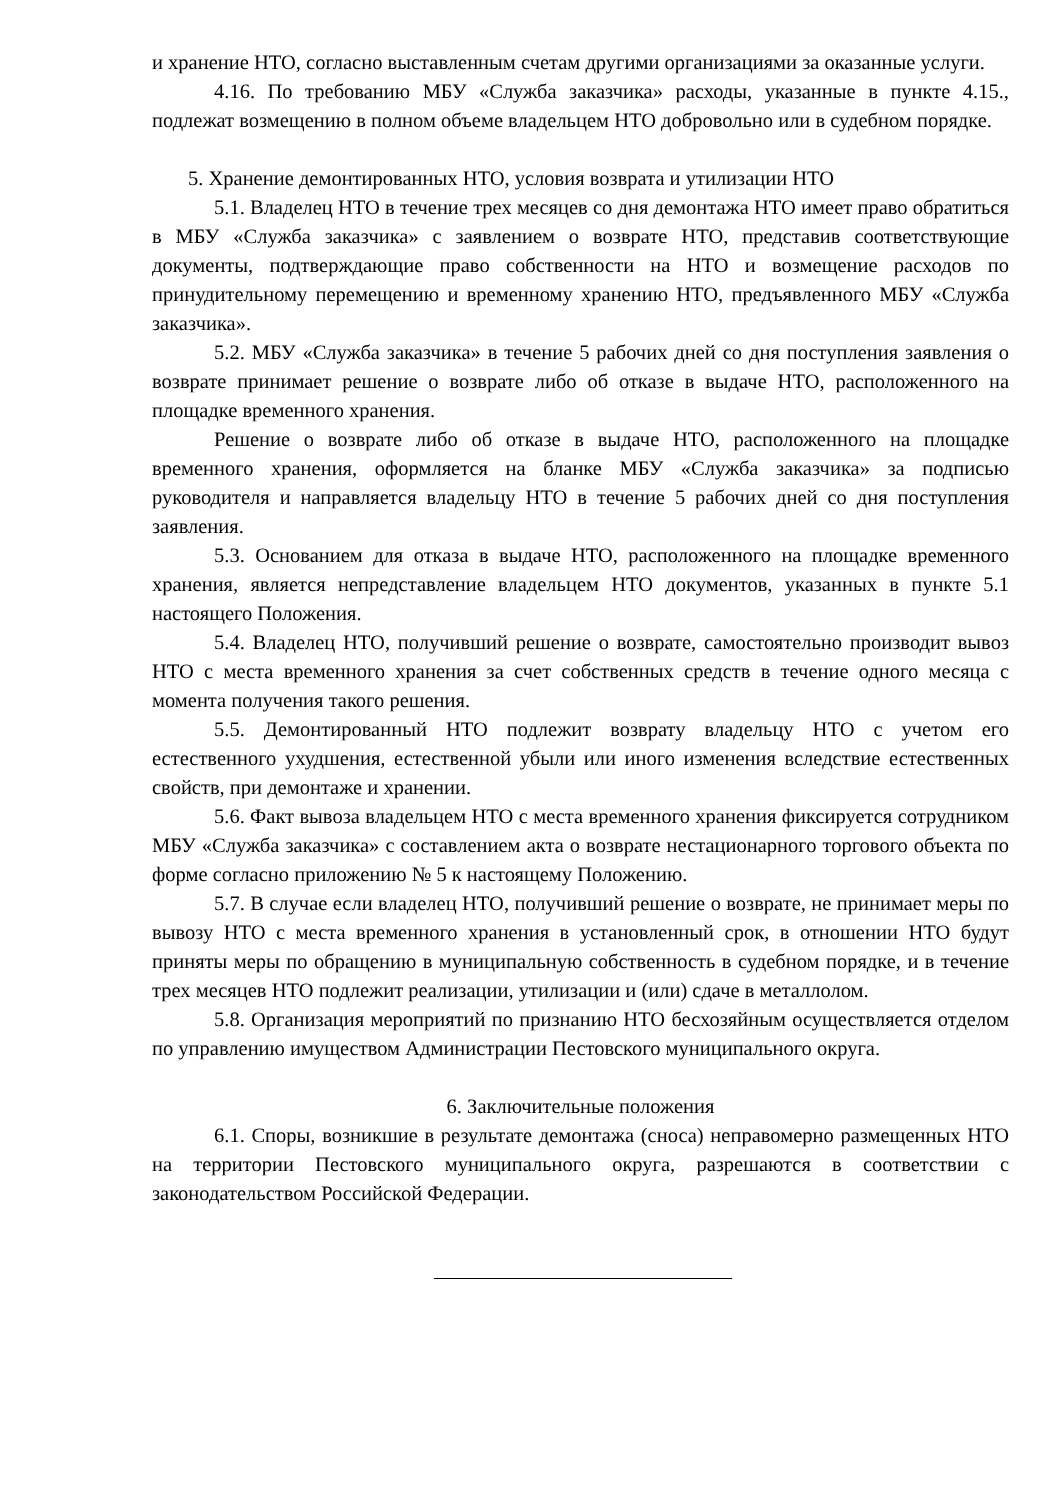и хранение НТО, согласно выставленным счетам другими организациями за оказанные услуги.
4.16. По требованию МБУ «Служба заказчика» расходы, указанные в пункте 4.15., подлежат возмещению в полном объеме владельцем НТО добровольно или в судебном порядке.
5. Хранение демонтированных НТО, условия возврата и утилизации НТО
5.1. Владелец НТО в течение трех месяцев со дня демонтажа НТО имеет право обратиться в МБУ «Служба заказчика» с заявлением о возврате НТО, представив соответствующие документы, подтверждающие право собственности на НТО и возмещение расходов по принудительному перемещению и временному хранению НТО, предъявленного МБУ «Служба заказчика».
5.2. МБУ «Служба заказчика» в течение 5 рабочих дней со дня поступления заявления о возврате принимает решение о возврате либо об отказе в выдаче НТО, расположенного на площадке временного хранения.
Решение о возврате либо об отказе в выдаче НТО, расположенного на площадке временного хранения, оформляется на бланке МБУ «Служба заказчика» за подписью руководителя и направляется владельцу НТО в течение 5 рабочих дней со дня поступления заявления.
5.3. Основанием для отказа в выдаче НТО, расположенного на площадке временного хранения, является непредставление владельцем НТО документов, указанных в пункте 5.1 настоящего Положения.
5.4. Владелец НТО, получивший решение о возврате, самостоятельно производит вывоз НТО с места временного хранения за счет собственных средств в течение одного месяца с момента получения такого решения.
5.5. Демонтированный НТО подлежит возврату владельцу НТО с учетом его естественного ухудшения, естественной убыли или иного изменения вследствие естественных свойств, при демонтаже и хранении.
5.6. Факт вывоза владельцем НТО с места временного хранения фиксируется сотрудником МБУ «Служба заказчика» с составлением акта о возврате нестационарного торгового объекта по форме согласно приложению № 5 к настоящему Положению.
5.7. В случае если владелец НТО, получивший решение о возврате, не принимает меры по вывозу НТО с места временного хранения в установленный срок, в отношении НТО будут приняты меры по обращению в муниципальную собственность в судебном порядке, и в течение трех месяцев НТО подлежит реализации, утилизации и (или) сдаче в металлолом.
5.8. Организация мероприятий по признанию НТО бесхозяйным осуществляется отделом по управлению имуществом Администрации Пестовского муниципального округа.
6. Заключительные положения
6.1. Споры, возникшие в результате демонтажа (сноса) неправомерно размещенных НТО на территории Пестовского муниципального округа, разрешаются в соответствии с законодательством Российской Федерации.